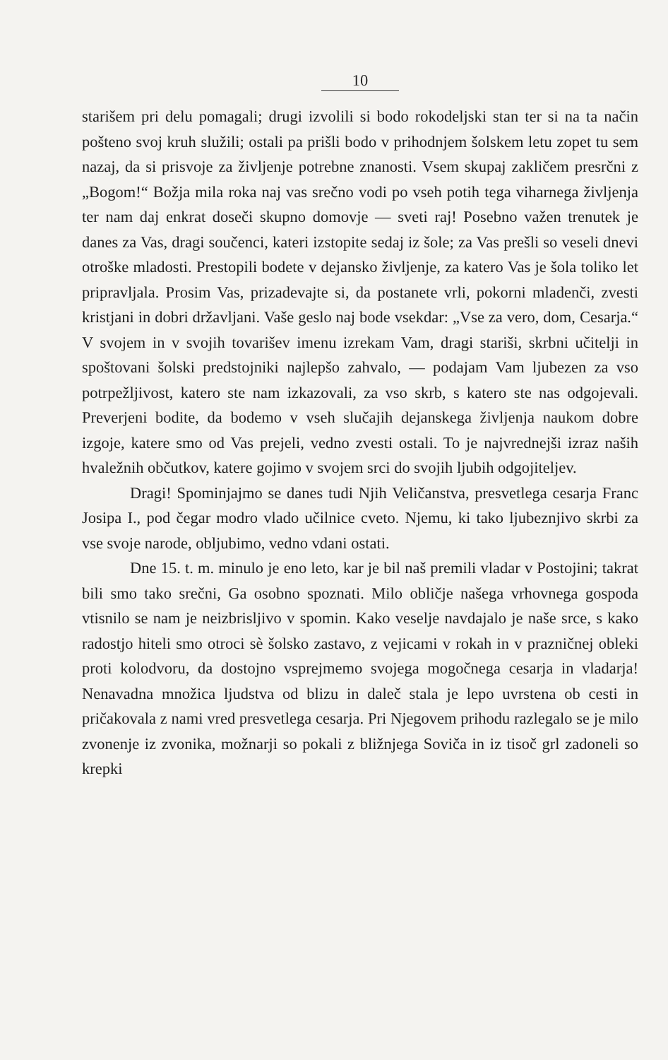10
starišem pri delu pomagali; drugi izvolili si bodo rokodeljski stan ter si na ta način pošteno svoj kruh služili; ostali pa prišli bodo v prihodnjem šolskem letu zopet tu sem nazaj, da si prisvoje za življenje potrebne znanosti. Vsem skupaj zakličem presrčni z „Bogom!“ Božja mila roka naj vas srečno vodi po vseh potih tega viharnega življenja ter nam daj enkrat doseči skupno domovje — sveti raj! Posebno važen trenutek je danes za Vas, dragi součenci, kateri izstopite sedaj iz šole; za Vas prešli so veseli dnevi otroške mladosti. Prestopili bodete v dejansko življenje, za katero Vas je šola toliko let pripravljala. Prosim Vas, prizadevajte si, da postanete vrli, pokorni mladenči, zvesti kristjani in dobri državljani. Vaše geslo naj bode vsekdar: „Vse za vero, dom, Cesarja.“ V svojem in v svojih tovarišev imenu izrekam Vam, dragi stariši, skrbni učitelji in spoštovani šolski predstojniki najlepšo zahvalo, — podajam Vam ljubezen za vso potrpežljivost, katero ste nam izkazovali, za vso skrb, s katero ste nas odgojevali. Preverjeni bodite, da bodemo v vseh slučajih dejanskega življenja naukom dobre izgoje, katere smo od Vas prejeli, vedno zvesti ostali. To je najvrednejši izraz naših hvaležnih občutkov, katere gojimo v svojem srci do svojih ljubih odgojiteljev.
Dragi! Spominjajmo se danes tudi Njih Veličanstva, presvetlega cesarja Franc Josipa I., pod čegar modro vlado učilnice cveto. Njemu, ki tako ljubeznjivo skrbi za vse svoje narode, obljubimo, vedno vdani ostati.
Dne 15. t. m. minulo je eno leto, kar je bil naš premili vladar v Postojini; takrat bili smo tako srečni, Ga osobno spoznati. Milo obličje našega vrhovnega gospoda vtisnilo se nam je neizbrisljivo v spomin. Kako veselje navdajalo je naše srce, s kako radostjo hiteli smo otroci sè šolsko zastavo, z vejicami v rokah in v prazničnej obleki proti kolodvoru, da dostojno vsprejmemo svojega mogočnega cesarja in vladarja! Nenavadna množica ljudstva od blizu in daleč stala je lepo uvrstena ob cesti in pričakovala z nami vred presvetlega cesarja. Pri Njegovem prihodu razlegalo se je milo zvonenje iz zvonika, možnarji so pokali z bližnjega Soviča in iz tisoč grl zadoneli so krepki